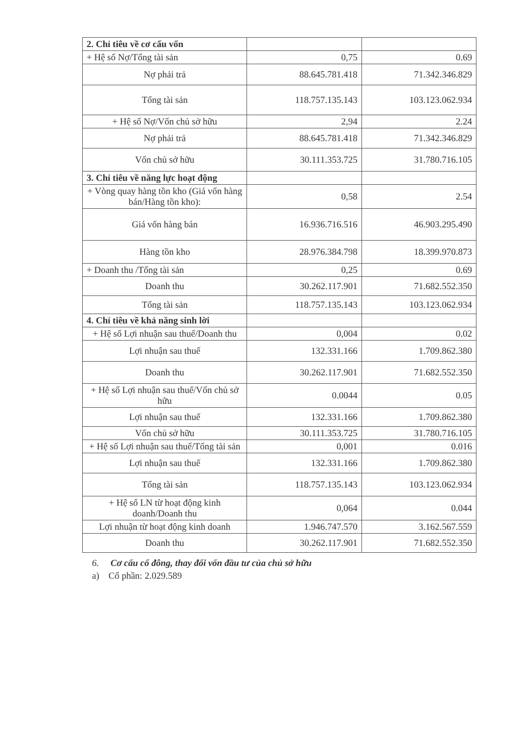| 2. Chỉ tiêu về cơ cấu vốn | | |
| + Hệ số Nợ/Tổng tài sản | 0,75 | 0.69 |
| Nợ phải trả | 88.645.781.418 | 71.342.346.829 |
| Tổng tài sản | 118.757.135.143 | 103.123.062.934 |
| + Hệ số Nợ/Vốn chủ sở hữu | 2,94 | 2.24 |
| Nợ phải trả | 88.645.781.418 | 71.342.346.829 |
| Vốn chủ sở hữu | 30.111.353.725 | 31.780.716.105 |
| 3. Chỉ tiêu về năng lực hoạt động | | |
| + Vòng quay hàng tồn kho (Giá vốn hàng bán/Hàng tồn kho): | 0,58 | 2.54 |
| Giá vốn hàng bán | 16.936.716.516 | 46.903.295.490 |
| Hàng tồn kho | 28.976.384.798 | 18.399.970.873 |
| + Doanh thu /Tổng tài sản | 0,25 | 0.69 |
| Doanh thu | 30.262.117.901 | 71.682.552.350 |
| Tổng tài sản | 118.757.135.143 | 103.123.062.934 |
| 4. Chỉ tiêu về khả năng sinh lời | | |
| + Hệ số Lợi nhuận sau thuế/Doanh thu | 0,004 | 0.02 |
| Lợi nhuận sau thuế | 132.331.166 | 1.709.862.380 |
| Doanh thu | 30.262.117.901 | 71.682.552.350 |
| + Hệ số Lợi nhuận sau thuế/Vốn chủ sở hữu | 0.0044 | 0.05 |
| Lợi nhuận sau thuế | 132.331.166 | 1.709.862.380 |
| Vốn chủ sở hữu | 30.111.353.725 | 31.780.716.105 |
| + Hệ số Lợi nhuận sau thuế/Tổng tài sản | 0,001 | 0.016 |
| Lợi nhuận sau thuế | 132.331.166 | 1.709.862.380 |
| Tổng tài sản | 118.757.135.143 | 103.123.062.934 |
| + Hệ số LN từ hoạt động kinh doanh/Doanh thu | 0,064 | 0.044 |
| Lợi nhuận từ hoạt động kinh doanh | 1.946.747.570 | 3.162.567.559 |
| Doanh thu | 30.262.117.901 | 71.682.552.350 |
6. Cơ cấu cổ đông, thay đổi vốn đầu tư của chủ sở hữu
a) Cổ phần: 2.029.589